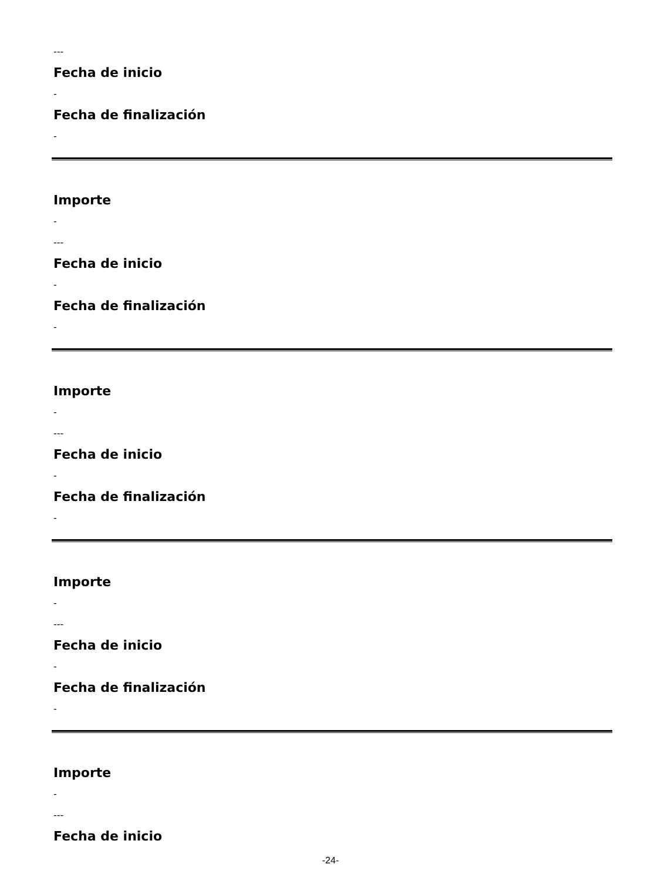---
Fecha de inicio
-
Fecha de finalización
-
Importe
-
---
Fecha de inicio
-
Fecha de finalización
-
Importe
-
---
Fecha de inicio
-
Fecha de finalización
-
Importe
-
---
Fecha de inicio
-
Fecha de finalización
-
Importe
-
---
Fecha de inicio
-24-